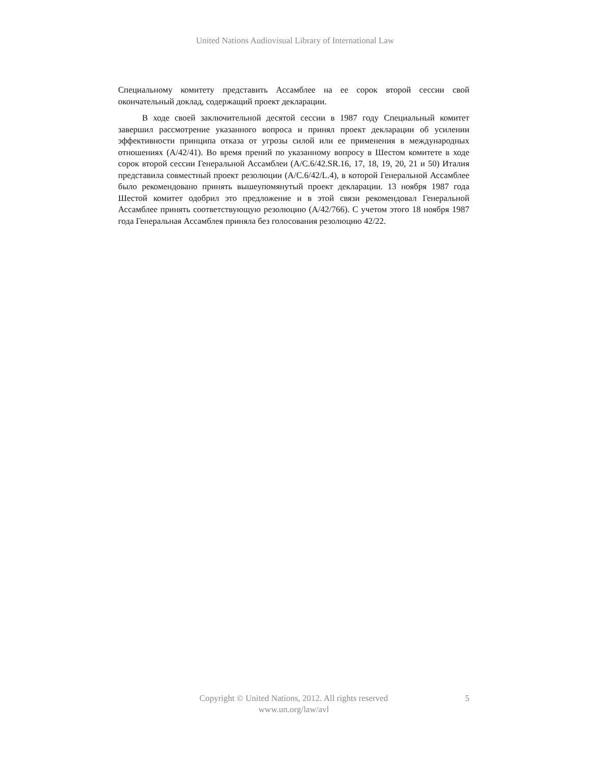United Nations Audiovisual Library of International Law
Специальному комитету представить Ассамблее на ее сорок второй сессии свой окончательный доклад, содержащий проект декларации.
В ходе своей заключительной десятой сессии в 1987 году Специальный комитет завершил рассмотрение указанного вопроса и принял проект декларации об усилении эффективности принципа отказа от угрозы силой или ее применения в международных отношениях (A/42/41). Во время прений по указанному вопросу в Шестом комитете в ходе сорок второй сессии Генеральной Ассамблеи (A/C.6/42.SR.16, 17, 18, 19, 20, 21 и 50) Италия представила совместный проект резолюции (A/C.6/42/L.4), в которой Генеральной Ассамблее было рекомендовано принять вышеупомянутый проект декларации. 13 ноября 1987 года Шестой комитет одобрил это предложение и в этой связи рекомендовал Генеральной Ассамблее принять соответствующую резолюцию (A/42/766). С учетом этого 18 ноября 1987 года Генеральная Ассамблея приняла без голосования резолюцию 42/22.
Copyright © United Nations, 2012. All rights reserved
www.un.org/law/avl
5